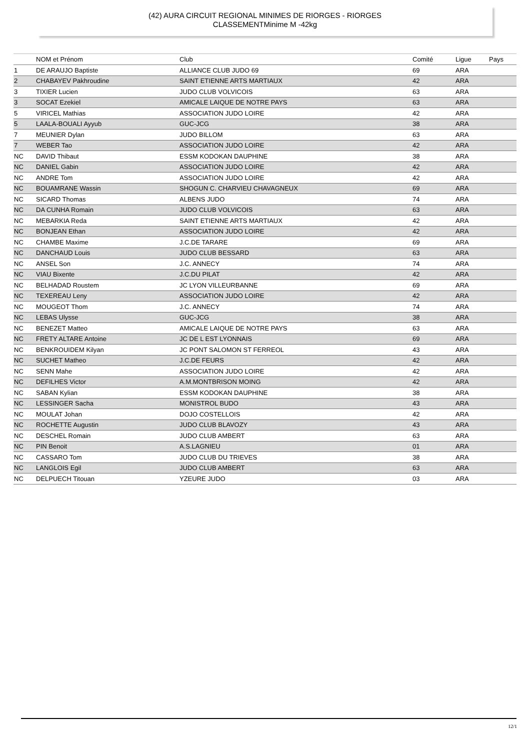(42) AURA CIRCUIT REGIONAL MINIMES DE RIORGES - RIORGES
CLASSEMENTMinime M -42kg
| | NOM et Prénom | Club | Comité | Ligue | Pays |
| --- | --- | --- | --- | --- | --- |
| 1 | DE ARAUJO Baptiste | ALLIANCE CLUB JUDO 69 | 69 | ARA | |
| 2 | CHABAYEV Pakhroudine | SAINT ETIENNE ARTS MARTIAUX | 42 | ARA | |
| 3 | TIXIER Lucien | JUDO CLUB VOLVICOIS | 63 | ARA | |
| 3 | SOCAT Ezekiel | AMICALE LAIQUE DE NOTRE PAYS | 63 | ARA | |
| 5 | VIRICEL Mathias | ASSOCIATION JUDO LOIRE | 42 | ARA | |
| 5 | LAALA-BOUALI Ayyub | GUC-JCG | 38 | ARA | |
| 7 | MEUNIER Dylan | JUDO BILLOM | 63 | ARA | |
| 7 | WEBER Tao | ASSOCIATION JUDO LOIRE | 42 | ARA | |
| NC | DAVID Thibaut | ESSM KODOKAN DAUPHINE | 38 | ARA | |
| NC | DANIEL Gabin | ASSOCIATION JUDO LOIRE | 42 | ARA | |
| NC | ANDRE Tom | ASSOCIATION JUDO LOIRE | 42 | ARA | |
| NC | BOUAMRANE Wassin | SHOGUN C. CHARVIEU CHAVAGNEUX | 69 | ARA | |
| NC | SICARD Thomas | ALBENS JUDO | 74 | ARA | |
| NC | DA CUNHA Romain | JUDO CLUB VOLVICOIS | 63 | ARA | |
| NC | MEBARKIA Reda | SAINT ETIENNE ARTS MARTIAUX | 42 | ARA | |
| NC | BONJEAN Ethan | ASSOCIATION JUDO LOIRE | 42 | ARA | |
| NC | CHAMBE Maxime | J.C.DE TARARE | 69 | ARA | |
| NC | DANCHAUD Louis | JUDO CLUB BESSARD | 63 | ARA | |
| NC | ANSEL Son | J.C. ANNECY | 74 | ARA | |
| NC | VIAU Bixente | J.C.DU PILAT | 42 | ARA | |
| NC | BELHADAD Roustem | JC LYON VILLEURBANNE | 69 | ARA | |
| NC | TEXEREAU Leny | ASSOCIATION JUDO LOIRE | 42 | ARA | |
| NC | MOUGEOT Thom | J.C. ANNECY | 74 | ARA | |
| NC | LEBAS Ulysse | GUC-JCG | 38 | ARA | |
| NC | BENEZET Matteo | AMICALE LAIQUE DE NOTRE PAYS | 63 | ARA | |
| NC | FRETY ALTARE Antoine | JC DE L EST LYONNAIS | 69 | ARA | |
| NC | BENKROUIDEM Kilyan | JC PONT SALOMON ST FERREOL | 43 | ARA | |
| NC | SUCHET Matheo | J.C.DE FEURS | 42 | ARA | |
| NC | SENN Mahe | ASSOCIATION JUDO LOIRE | 42 | ARA | |
| NC | DEFILHES Victor | A.M.MONTBRISON MOING | 42 | ARA | |
| NC | SABAN Kylian | ESSM KODOKAN DAUPHINE | 38 | ARA | |
| NC | LESSINGER Sacha | MONISTROL BUDO | 43 | ARA | |
| NC | MOULAT Johan | DOJO COSTELLOIS | 42 | ARA | |
| NC | ROCHETTE Augustin | JUDO CLUB BLAVOZY | 43 | ARA | |
| NC | DESCHEL Romain | JUDO CLUB AMBERT | 63 | ARA | |
| NC | PIN Benoit | A.S.LAGNIEU | 01 | ARA | |
| NC | CASSARO Tom | JUDO CLUB DU TRIEVES | 38 | ARA | |
| NC | LANGLOIS Egil | JUDO CLUB AMBERT | 63 | ARA | |
| NC | DELPUECH Titouan | YZEURE JUDO | 03 | ARA | |
12/1